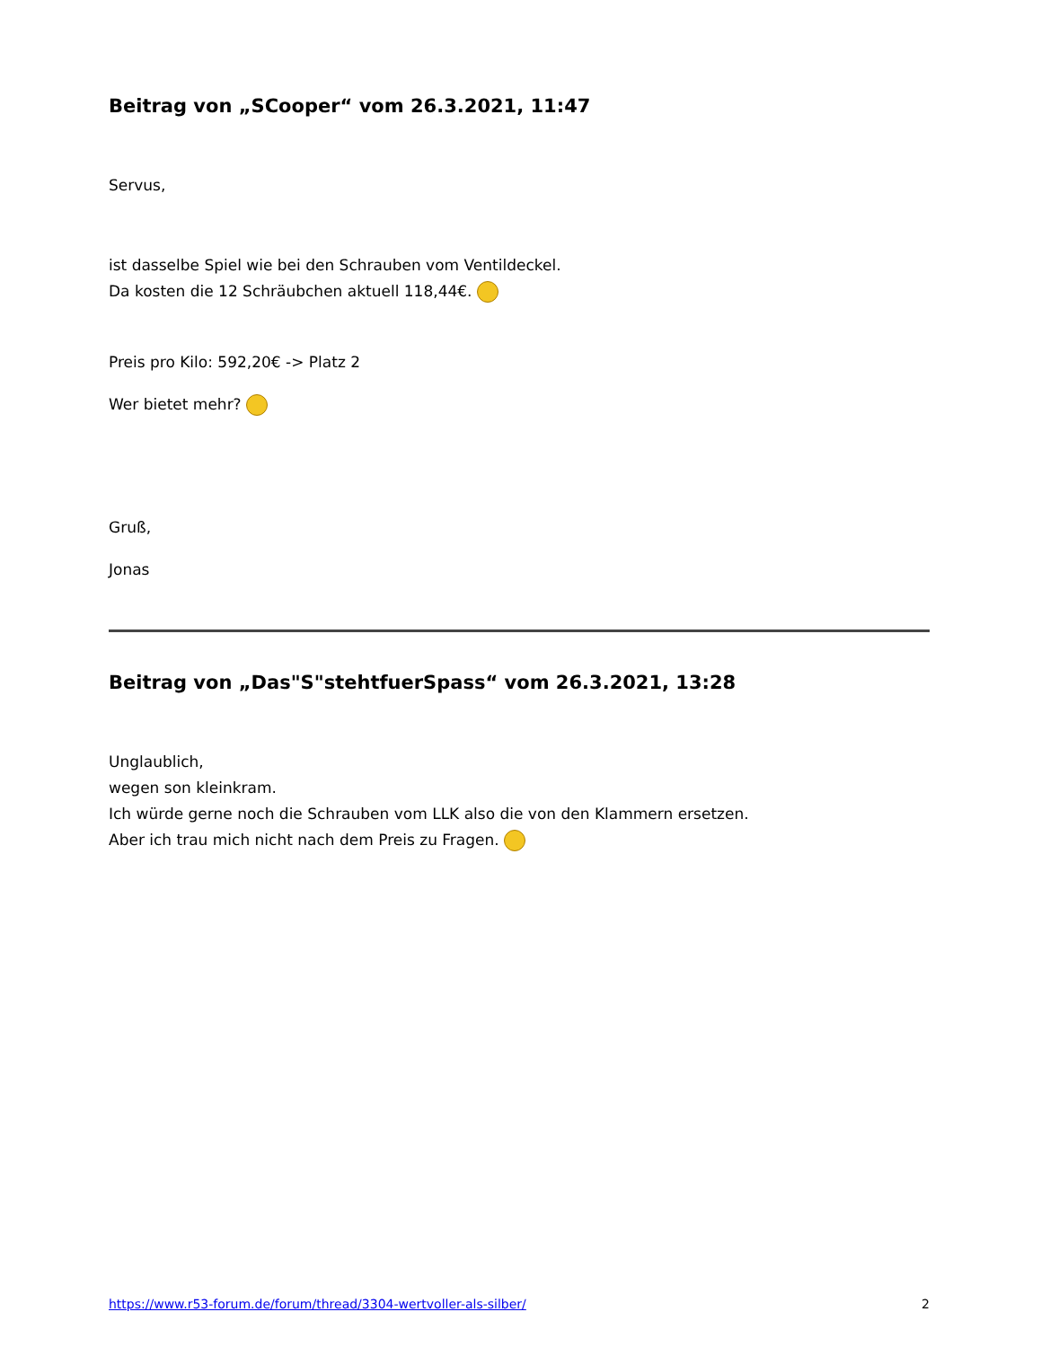Beitrag von „SCooper“ vom 26.3.2021, 11:47
Servus,
ist dasselbe Spiel wie bei den Schrauben vom Ventildeckel.
Da kosten die 12 Schräubchen aktuell 118,44€.
Preis pro Kilo: 592,20€ -> Platz 2
Wer bietet mehr?
Gruß,
Jonas
Beitrag von „Das"S"stehtfuerSpass“ vom 26.3.2021, 13:28
Unglaublich,
wegen son kleinkram.
Ich würde gerne noch die Schrauben vom LLK also die von den Klammern ersetzen.
Aber ich trau mich nicht nach dem Preis zu Fragen.
https://www.r53-forum.de/forum/thread/3304-wertvoller-als-silber/ 2